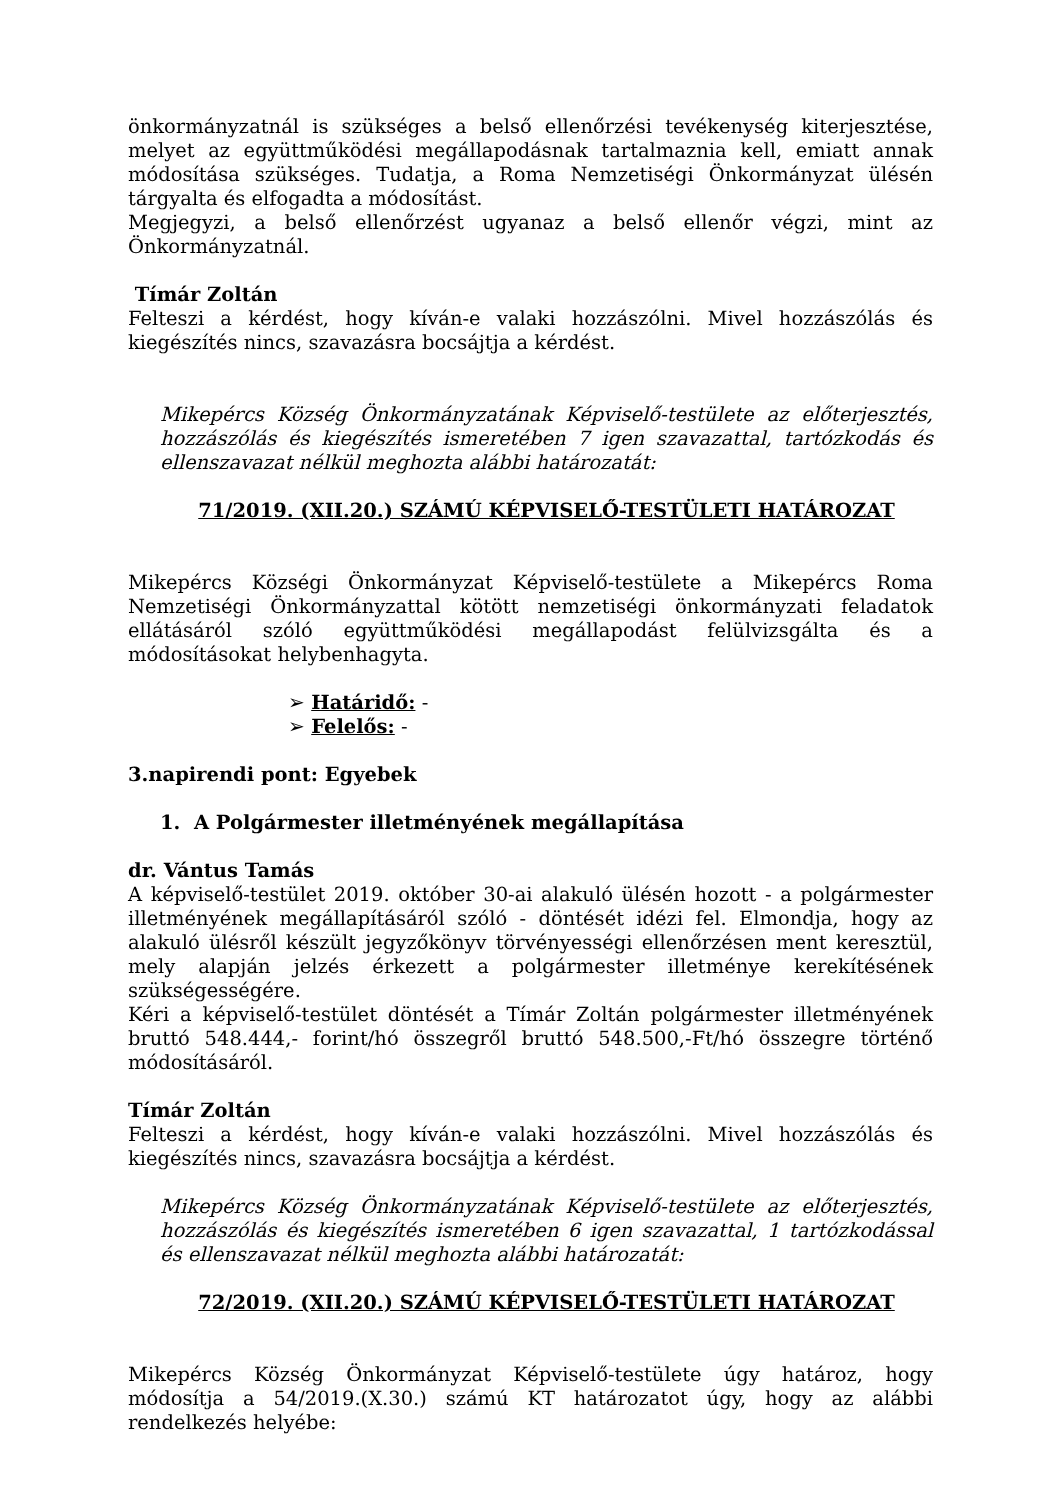önkormányzatnál is szükséges a belső ellenőrzési tevékenység kiterjesztése, melyet az együttműködési megállapodásnak tartalmaznia kell, emiatt annak módosítása szükséges. Tudatja, a Roma Nemzetiségi Önkormányzat ülésén tárgyalta és elfogadta a módosítást.
Megjegyzi, a belső ellenőrzést ugyanaz a belső ellenőr végzi, mint az Önkormányzatnál.
Tímár Zoltán
Felteszi a kérdést, hogy kíván-e valaki hozzászólni. Mivel hozzászólás és kiegészítés nincs, szavazásra bocsájtja a kérdést.
Mikepércs Község Önkormányzatának Képviselő-testülete az előterjesztés, hozzászólás és kiegészítés ismeretében 7 igen szavazattal, tartózkodás és ellenszavazat nélkül meghozta alábbi határozatát:
71/2019. (XII.20.) SZÁMÚ KÉPVISELŐ-TESTÜLETI HATÁROZAT
Mikepércs Községi Önkormányzat Képviselő-testülete a Mikepércs Roma Nemzetiségi Önkormányzattal kötött nemzetiségi önkormányzati feladatok ellátásáról szóló együttműködési megállapodást felülvizsgálta és a módosításokat helybenhagyta.
➢ Határidő: -
➢ Felelős: -
3.napirendi pont: Egyebek
1. A Polgármester illetményének megállapítása
dr. Vántus Tamás
A képviselő-testület 2019. október 30-ai alakuló ülésén hozott - a polgármester illetményének megállapításáról szóló - döntését idézi fel. Elmondja, hogy az alakuló ülésről készült jegyzőkönyv törvényességi ellenőrzésen ment keresztül, mely alapján jelzés érkezett a polgármester illetménye kerekítésének szükségességére.
Kéri a képviselő-testület döntését a Tímár Zoltán polgármester illetményének bruttó 548.444,- forint/hó összegről bruttó 548.500,-Ft/hó összegre történő módosításáról.
Tímár Zoltán
Felteszi a kérdést, hogy kíván-e valaki hozzászólni. Mivel hozzászólás és kiegészítés nincs, szavazásra bocsájtja a kérdést.
Mikepércs Község Önkormányzatának Képviselő-testülete az előterjesztés, hozzászólás és kiegészítés ismeretében 6 igen szavazattal, 1 tartózkodással és ellenszavazat nélkül meghozta alábbi határozatát:
72/2019. (XII.20.) SZÁMÚ KÉPVISELŐ-TESTÜLETI HATÁROZAT
Mikepércs Község Önkormányzat Képviselő-testülete úgy határoz, hogy módosítja a 54/2019.(X.30.) számú KT határozatot úgy, hogy az alábbi rendelkezés helyébe: